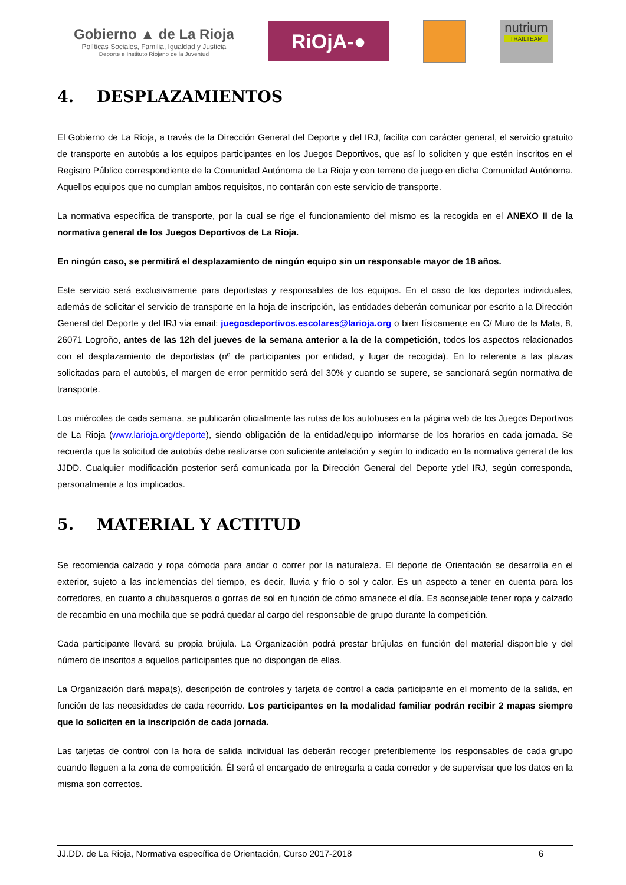Gobierno ▲ de La Rioja
Políticas Sociales, Familia, Igualdad y Justicia
Deporte e Instituto Riojano de la Juventud
RiOjA-●
nutrium
TRAILTEAM
4. DESPLAZAMIENTOS
El Gobierno de La Rioja, a través de la Dirección General del Deporte y del IRJ, facilita con carácter general, el servicio gratuito de transporte en autobús a los equipos participantes en los Juegos Deportivos, que así lo soliciten y que estén inscritos en el Registro Público correspondiente de la Comunidad Autónoma de La Rioja y con terreno de juego en dicha Comunidad Autónoma. Aquellos equipos que no cumplan ambos requisitos, no contarán con este servicio de transporte.
La normativa específica de transporte, por la cual se rige el funcionamiento del mismo es la recogida en el ANEXO II de la normativa general de los Juegos Deportivos de La Rioja.
En ningún caso, se permitirá el desplazamiento de ningún equipo sin un responsable mayor de 18 años.
Este servicio será exclusivamente para deportistas y responsables de los equipos. En el caso de los deportes individuales, además de solicitar el servicio de transporte en la hoja de inscripción, las entidades deberán comunicar por escrito a la Dirección General del Deporte y del IRJ vía email: juegosdeportivos.escolares@larioja.org o bien físicamente en C/ Muro de la Mata, 8, 26071 Logroño, antes de las 12h del jueves de la semana anterior a la de la competición, todos los aspectos relacionados con el desplazamiento de deportistas (nº de participantes por entidad, y lugar de recogida). En lo referente a las plazas solicitadas para el autobús, el margen de error permitido será del 30% y cuando se supere, se sancionará según normativa de transporte.
Los miércoles de cada semana, se publicarán oficialmente las rutas de los autobuses en la página web de los Juegos Deportivos de La Rioja (www.larioja.org/deporte), siendo obligación de la entidad/equipo informarse de los horarios en cada jornada. Se recuerda que la solicitud de autobús debe realizarse con suficiente antelación y según lo indicado en la normativa general de los JJDD. Cualquier modificación posterior será comunicada por la Dirección General del Deporte ydel IRJ, según corresponda, personalmente a los implicados.
5. MATERIAL Y ACTITUD
Se recomienda calzado y ropa cómoda para andar o correr por la naturaleza. El deporte de Orientación se desarrolla en el exterior, sujeto a las inclemencias del tiempo, es decir, lluvia y frío o sol y calor. Es un aspecto a tener en cuenta para los corredores, en cuanto a chubasqueros o gorras de sol en función de cómo amanece el día. Es aconsejable tener ropa y calzado de recambio en una mochila que se podrá quedar al cargo del responsable de grupo durante la competición.
Cada participante llevará su propia brújula. La Organización podrá prestar brújulas en función del material disponible y del número de inscritos a aquellos participantes que no dispongan de ellas.
La Organización dará mapa(s), descripción de controles y tarjeta de control a cada participante en el momento de la salida, en función de las necesidades de cada recorrido. Los participantes en la modalidad familiar podrán recibir 2 mapas siempre que lo soliciten en la inscripción de cada jornada.
Las tarjetas de control con la hora de salida individual las deberán recoger preferiblemente los responsables de cada grupo cuando lleguen a la zona de competición. Él será el encargado de entregarla a cada corredor y de supervisar que los datos en la misma son correctos.
JJ.DD. de La Rioja, Normativa específica de Orientación, Curso 2017-2018 6